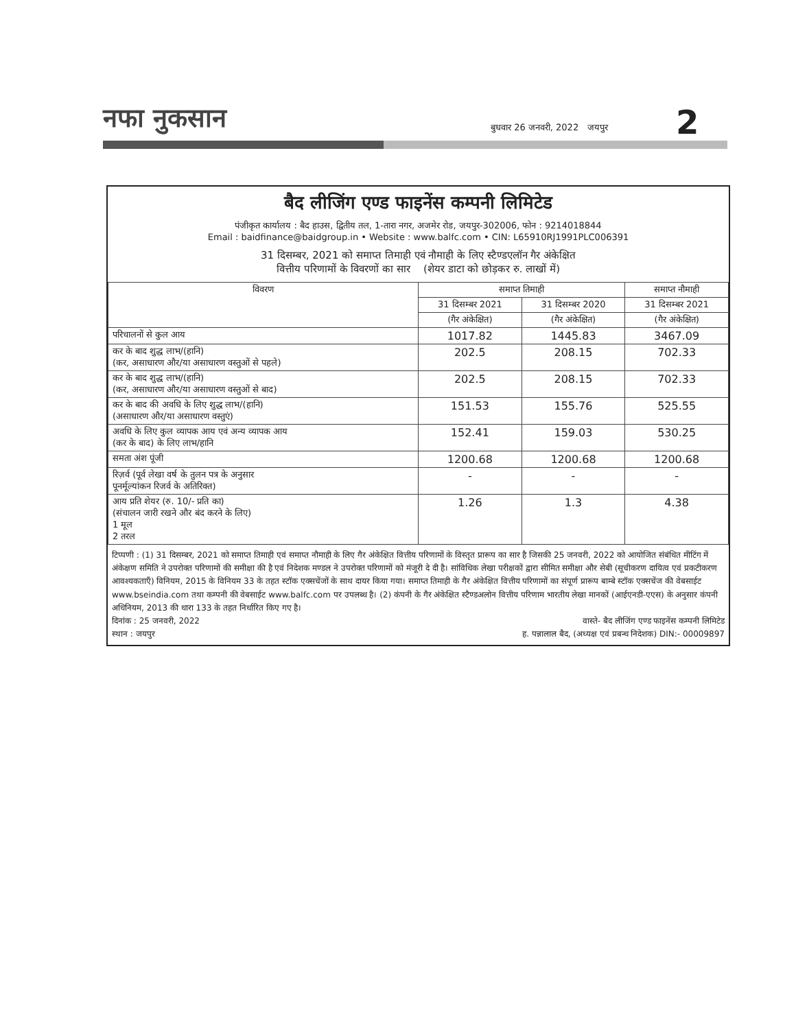नफा नुकसान बुधवार 26 जनवरी, 2022 जयपुर 2
बैद लीजिंग एण्ड फाइनेंस कम्पनी लिमिटेड
पंजीकृत कार्यालय : बैद हाउस, द्वितीय तल, 1-तारा नगर, अजमेर रोड, जयपुर-302006, फोन : 9214018844
Email : baidfinance@baidgroup.in • Website : www.balfc.com • CIN: L65910RJ1991PLC006391
31 दिसम्बर, 2021 को समाप्त तिमाही एवं नौमाही के लिए स्टैण्डएलॉन गैर अंकेक्षित
वित्तीय परिणामों के विवरणों का सार (शेयर डाटा को छोड़कर रु. लाखों में)
| विवरण | समाप्त तिमाही | | समाप्त नौमाही |
| --- | --- | --- | --- |
| | 31 दिसम्बर 2021 | 31 दिसम्बर 2020 | 31 दिसम्बर 2021 |
| | (गैर अंकेक्षित) | (गैर अंकेक्षित) | (गैर अंकेक्षित) |
| परिचालनों से कुल आय | 1017.82 | 1445.83 | 3467.09 |
| कर के बाद शुद्ध लाभ/(हानि) (कर, असाधारण और/या असाधारण वस्तुओं से पहले) | 202.5 | 208.15 | 702.33 |
| कर के बाद शुद्ध लाभ/(हानि) (कर, असाधारण और/या असाधारण वस्तुओं से बाद) | 202.5 | 208.15 | 702.33 |
| कर के बाद की अवधि के लिए शुद्ध लाभ/(हानि) (असाधारण और/या असाधारण वस्तुएं) | 151.53 | 155.76 | 525.55 |
| अवधि के लिए कुल व्यापक आय एवं अन्य व्यापक आय (कर के बाद) के लिए लाभ/हानि | 152.41 | 159.03 | 530.25 |
| समता अंश पूंजी | 1200.68 | 1200.68 | 1200.68 |
| रिज़र्व (पूर्व लेखा वर्ष के तुलन पत्र के अनुसार पूनर्मूल्यांकन रिजर्व के अतिरिक्त) | - | - | - |
| आय प्रति शेयर (रु. 10/- प्रति का) (संचालन जारी रखने और बंद करने के लिए) 1 मूल 2 तरल | 1.26 | 1.3 | 4.38 |
टिप्पणी : (1) 31 दिसम्बर, 2021 को समाप्त तिमाही एवं समाप्त नौमाही के लिए गैर अंकेक्षित वित्तीय परिणामों के विस्तृत प्रारूप का सार है जिसकी 25 जनवरी, 2022 को आयोजित संबंधित मीटिंग में अंकेक्षण समिति ने उपरोक्त परिणामों की समीक्षा की है एवं निदेशक मण्डल ने उपरोक्त परिणामों को मंजूरी दे दी है। सांविधिक लेखा परीक्षकों द्वारा सीमित समीक्षा और सेबी (सूचीकरण दायित्व एवं प्रकटीकरण आवश्यकताएँ) विनियम, 2015 के विनियम 33 के तहत स्टॉक एक्सचेंजों के साथ दायर किया गया। समाप्त तिमाही के गैर अंकेक्षित वित्तीय परिणामों का संपूर्ण प्रारूप बाम्बे स्टॉक एक्सचेंज की वेबसाईट www.bseindia.com तथा कम्पनी की वेबसाईट www.balfc.com पर उपलब्ध है। (2) कंपनी के गैर अंकेक्षित स्टैण्डअलोन वित्तीय परिणाम भारतीय लेखा मानकों (आईएनडी-एएस) के अनुसार कंपनी अधिनियम, 2013 की धारा 133 के तहत निर्धारित किए गए है।
दिनांक : 25 जनवरी, 2022
स्थान : जयपुर वास्ते- बैद लीजिंग एण्ड फाइनेंस कम्पनी लिमिटेड
ह. पन्नालाल बैद, (अध्यक्ष एवं प्रबन्ध निदेशक) DIN:- 00009897